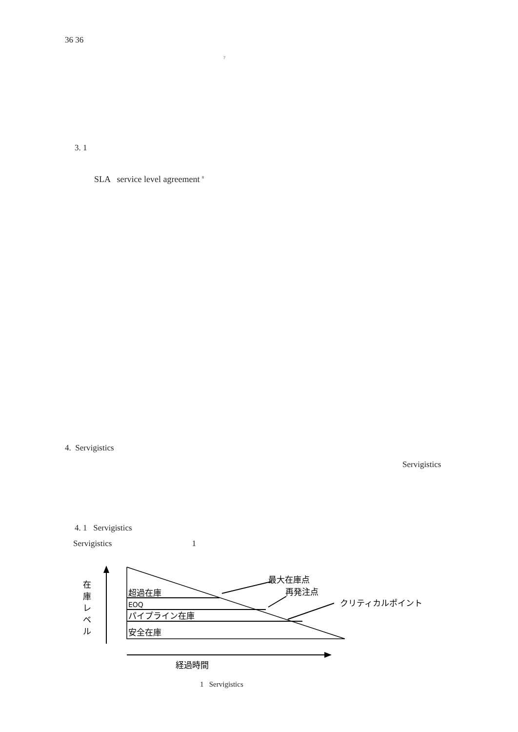36 36
7
3. 1
SLA service level agreement <sup>8</sup>
4. Servigistics
Servigistics
4. 1 Servigistics
Servigistics 1
在
庫
レ
ベ
ル
超過在庫
EOQ
パイプライン在庫
安全在庫
経過時間
最大在庫点
再発注点
クリティカルポイント
1 Servigistics